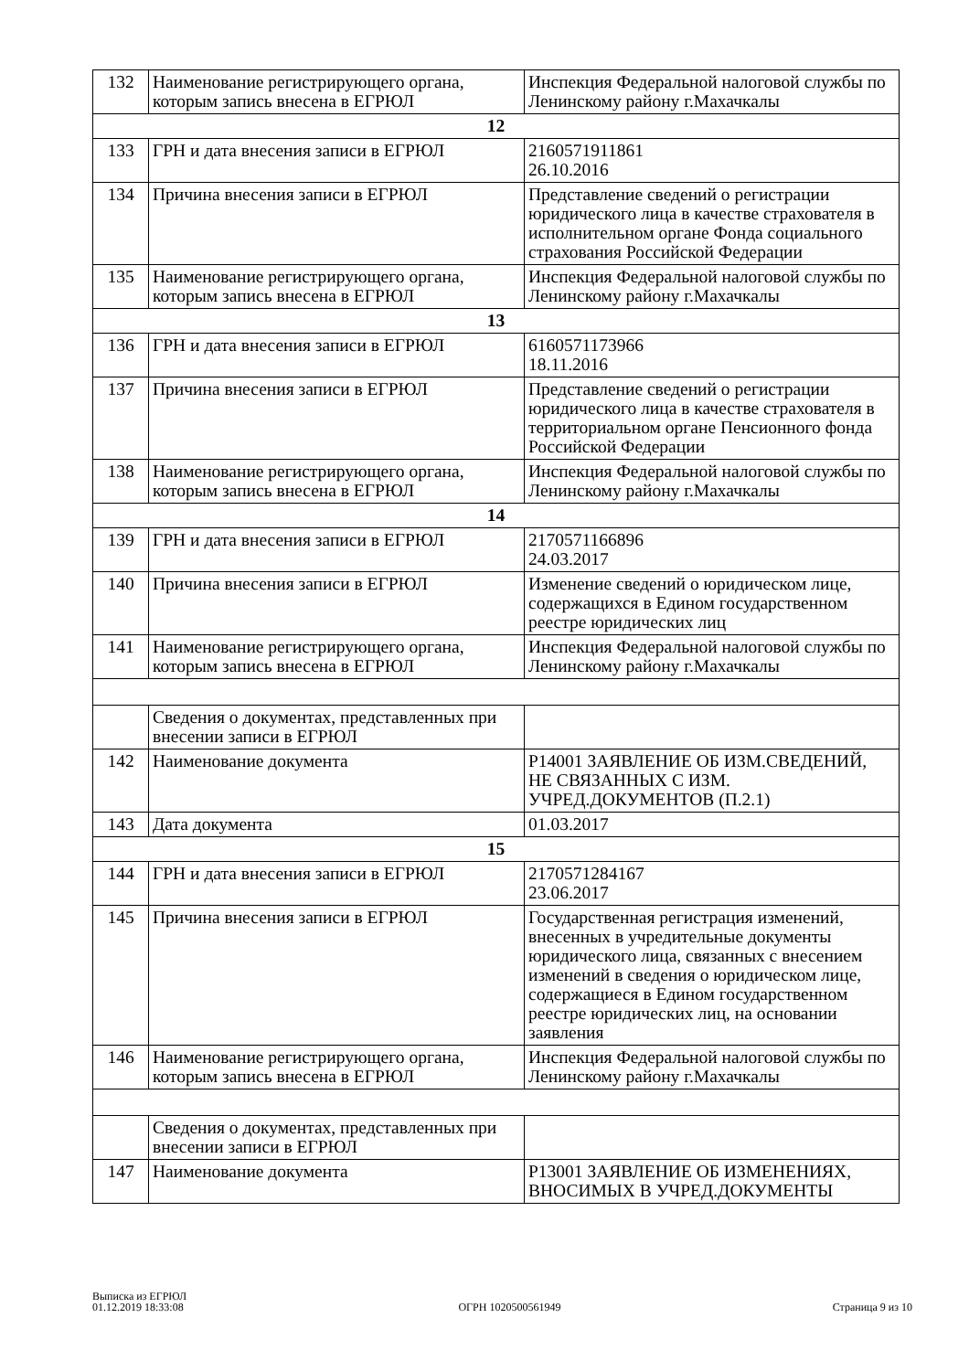| 132 | Наименование регистрирующего органа, которым запись внесена в ЕГРЮЛ | Инспекция Федеральной налоговой службы по Ленинскому району г.Махачкалы |
| 12 | | |
| 133 | ГРН и дата внесения записи в ЕГРЮЛ | 2160571911861 26.10.2016 |
| 134 | Причина внесения записи в ЕГРЮЛ | Представление сведений о регистрации юридического лица в качестве страхователя в исполнительном органе Фонда социального страхования Российской Федерации |
| 135 | Наименование регистрирующего органа, которым запись внесена в ЕГРЮЛ | Инспекция Федеральной налоговой службы по Ленинскому району г.Махачкалы |
| 13 | | |
| 136 | ГРН и дата внесения записи в ЕГРЮЛ | 6160571173966 18.11.2016 |
| 137 | Причина внесения записи в ЕГРЮЛ | Представление сведений о регистрации юридического лица в качестве страхователя в территориальном органе Пенсионного фонда Российской Федерации |
| 138 | Наименование регистрирующего органа, которым запись внесена в ЕГРЮЛ | Инспекция Федеральной налоговой службы по Ленинскому району г.Махачкалы |
| 14 | | |
| 139 | ГРН и дата внесения записи в ЕГРЮЛ | 2170571166896 24.03.2017 |
| 140 | Причина внесения записи в ЕГРЮЛ | Изменение сведений о юридическом лице, содержащихся в Едином государственном реестре юридических лиц |
| 141 | Наименование регистрирующего органа, которым запись внесена в ЕГРЮЛ | Инспекция Федеральной налоговой службы по Ленинскому району г.Махачкалы |
| | Сведения о документах, представленных при внесении записи в ЕГРЮЛ | |
| 142 | Наименование документа | Р14001 ЗАЯВЛЕНИЕ ОБ ИЗМ.СВЕДЕНИЙ, НЕ СВЯЗАННЫХ С ИЗМ. УЧРЕД.ДОКУМЕНТОВ (П.2.1) |
| 143 | Дата документа | 01.03.2017 |
| 15 | | |
| 144 | ГРН и дата внесения записи в ЕГРЮЛ | 2170571284167 23.06.2017 |
| 145 | Причина внесения записи в ЕГРЮЛ | Государственная регистрация изменений, внесенных в учредительные документы юридического лица, связанных с внесением изменений в сведения о юридическом лице, содержащиеся в Едином государственном реестре юридических лиц, на основании заявления |
| 146 | Наименование регистрирующего органа, которым запись внесена в ЕГРЮЛ | Инспекция Федеральной налоговой службы по Ленинскому району г.Махачкалы |
| | Сведения о документах, представленных при внесении записи в ЕГРЮЛ | |
| 147 | Наименование документа | Р13001 ЗАЯВЛЕНИЕ ОБ ИЗМЕНЕНИЯХ, ВНОСИМЫХ В УЧРЕД.ДОКУМЕНТЫ |
Выписка из ЕГРЮЛ
01.12.2019 18:33:08
ОГРН 1020500561949
Страница 9 из 10